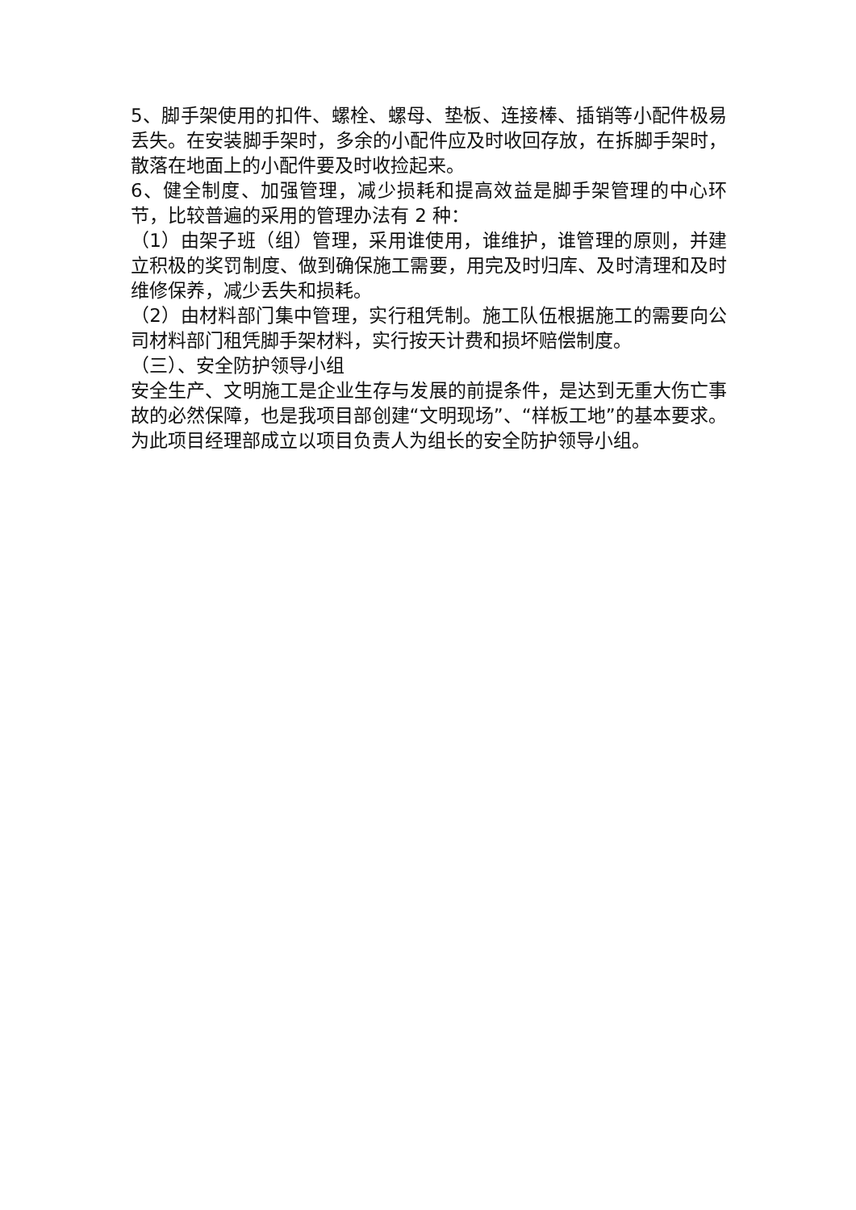5、脚手架使用的扣件、螺栓、螺母、垫板、连接棒、插销等小配件极易丢失。在安装脚手架时，多余的小配件应及时收回存放，在拆脚手架时，散落在地面上的小配件要及时收捡起来。
6、健全制度、加强管理，减少损耗和提高效益是脚手架管理的中心环节，比较普遍的采用的管理办法有 2 种：
（1）由架子班（组）管理，采用谁使用，谁维护，谁管理的原则，并建立积极的奖罚制度、做到确保施工需要，用完及时归库、及时清理和及时维修保养，减少丢失和损耗。
（2）由材料部门集中管理，实行租凭制。施工队伍根据施工的需要向公司材料部门租凭脚手架材料，实行按天计费和损坏赔偿制度。
（三）、安全防护领导小组
安全生产、文明施工是企业生存与发展的前提条件，是达到无重大伤亡事故的必然保障，也是我项目部创建“文明现场”、“样板工地”的基本要求。为此项目经理部成立以项目负责人为组长的安全防护领导小组。